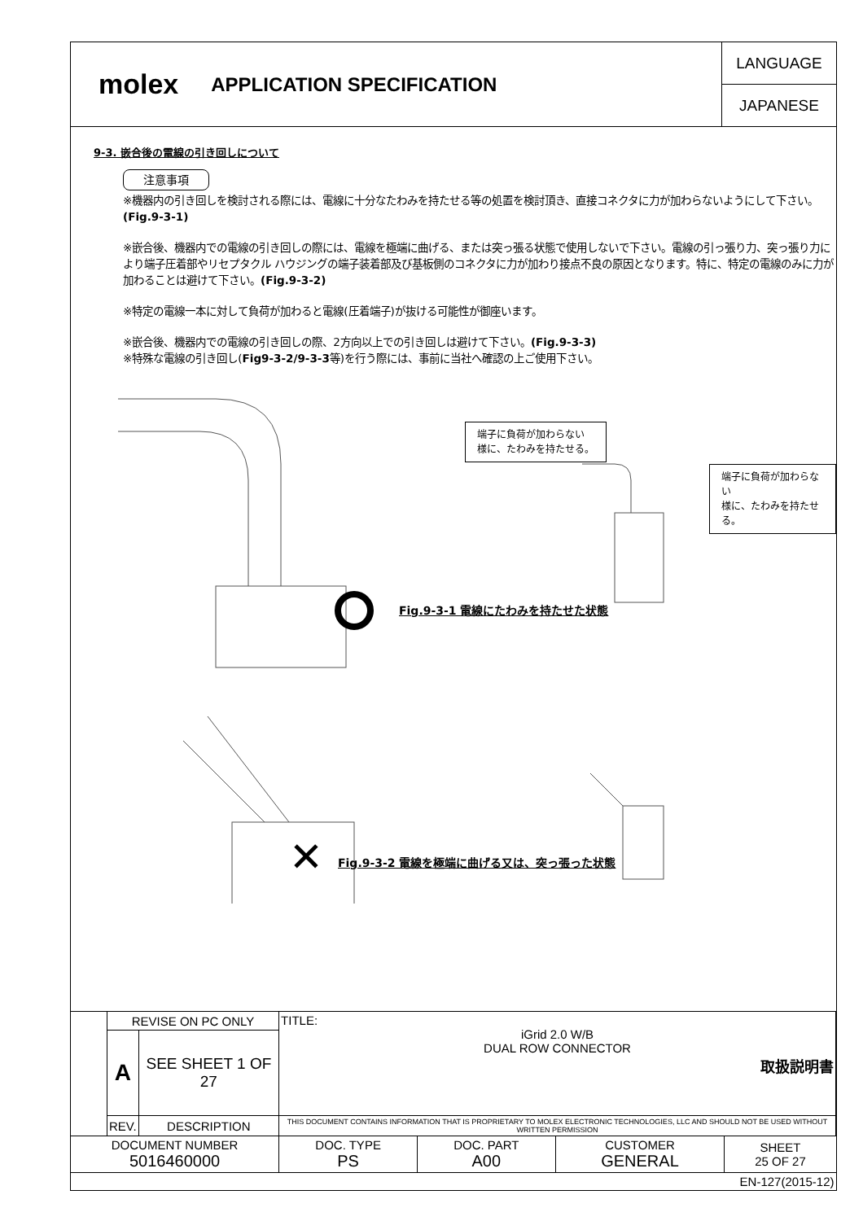molex APPLICATION SPECIFICATION
LANGUAGE
JAPANESE
9-3. 嵌合後の電線の引き回しについて
注意事項
※機器内の引き回しを検討される際には、電線に十分なたわみを持たせる等の処置を検討頂き、直接コネクタに力が加わらないようにして下さい。(Fig.9-3-1)
※嵌合後、機器内での電線の引き回しの際には、電線を極端に曲げる、または突っ張る状態で使用しないで下さい。電線の引っ張り力、突っ張り力により端子圧着部やリセプタクル ハウジングの端子装着部及び基板側のコネクタに力が加わり接点不良の原因となります。特に、特定の電線のみに力が加わることは避けて下さい。(Fig.9-3-2)
※特定の電線一本に対して負荷が加わると電線(圧着端子)が抜ける可能性が御座います。
※嵌合後、機器内での電線の引き回しの際、2方向以上での引き回しは避けて下さい。(Fig.9-3-3)
※特殊な電線の引き回し(Fig9-3-2/9-3-3等)を行う際には、事前に当社へ確認の上ご使用下さい。
✕
端子に負荷が加わらない
様に、たわみを持たせる。
端子に負荷が加わらない
様に、たわみを持たせる。
Fig.9-3-1 電線にたわみを持たせた状態
Fig.9-3-2 電線を極端に曲げる又は、突っ張った状態
| | REVISE ON PC ONLY | | TITLE: iGrid 2.0 W/B DUAL ROW CONNECTOR 取扱説明書 | | | |
| | A | SEE SHEET 1 OF 27 | | | | |
| | REV. | DESCRIPTION | THIS DOCUMENT CONTAINS INFORMATION THAT IS PROPRIETARY TO MOLEX ELECTRONIC TECHNOLOGIES, LLC AND SHOULD NOT BE USED WITHOUT WRITTEN PERMISSION | | | |
| DOCUMENT NUMBER 5016460000 | | | DOC. TYPE PS | DOC. PART A00 | CUSTOMER GENERAL | SHEET 25 OF 27 |
| EN-127(2015-12) | | | | | | |